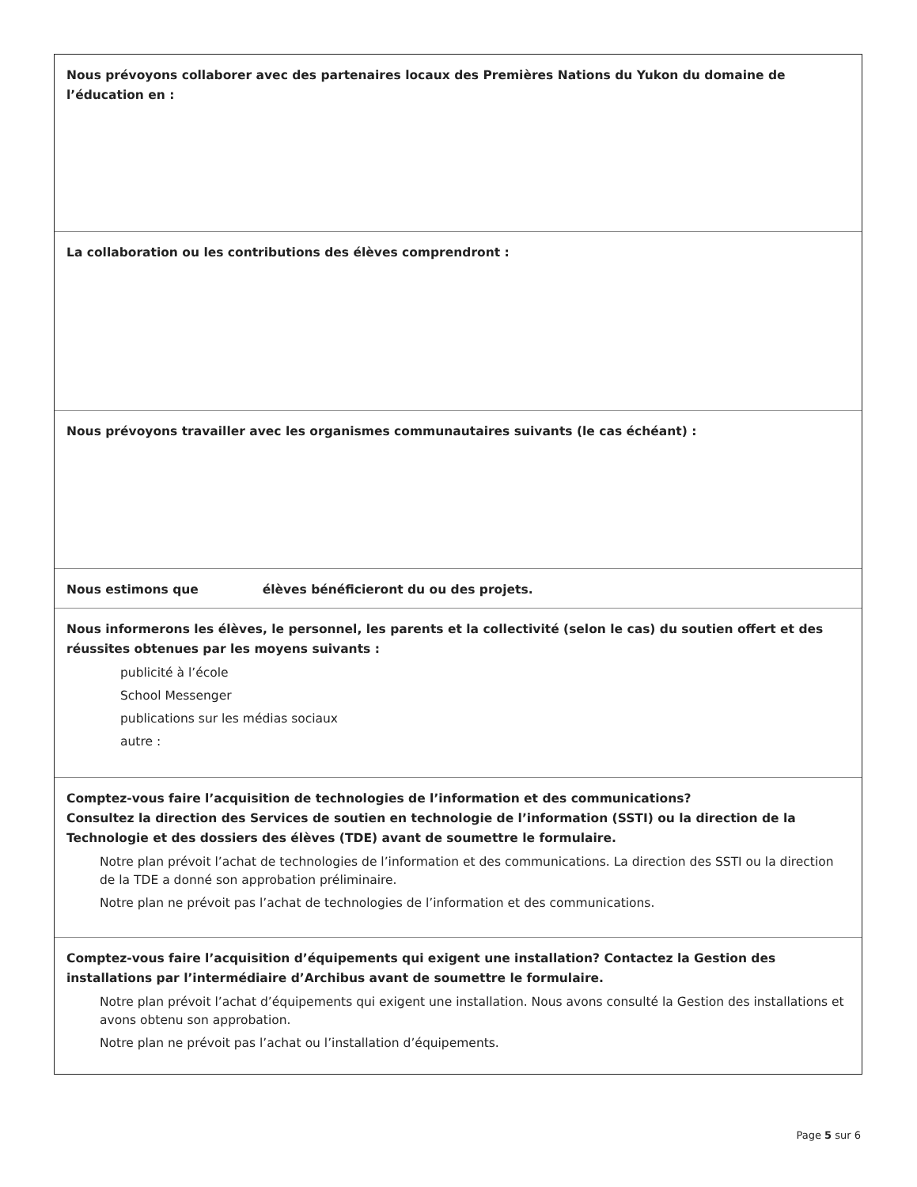Nous prévoyons collaborer avec des partenaires locaux des Premières Nations du Yukon du domaine de l’éducation en :
La collaboration ou les contributions des élèves comprendront :
Nous prévoyons travailler avec les organismes communautaires suivants (le cas échéant) :
Nous estimons que élèves bénéficieront du ou des projets.
Nous informerons les élèves, le personnel, les parents et la collectivité (selon le cas) du soutien offert et des réussites obtenues par les moyens suivants :
publicité à l’école
School Messenger
publications sur les médias sociaux
autre :
Comptez-vous faire l’acquisition de technologies de l’information et des communications?
Consultez la direction des Services de soutien en technologie de l’information (SSTI) ou la direction de la Technologie et des dossiers des élèves (TDE) avant de soumettre le formulaire.
Notre plan prévoit l’achat de technologies de l’information et des communications. La direction des SSTI ou la direction de la TDE a donné son approbation préliminaire.
Notre plan ne prévoit pas l’achat de technologies de l’information et des communications.
Comptez-vous faire l’acquisition d’équipements qui exigent une installation? Contactez la Gestion des installations par l’intermédiaire d’Archibus avant de soumettre le formulaire.
Notre plan prévoit l’achat d’équipements qui exigent une installation. Nous avons consulté la Gestion des installations et avons obtenu son approbation.
Notre plan ne prévoit pas l’achat ou l’installation d’équipements.
Page 5 sur 6